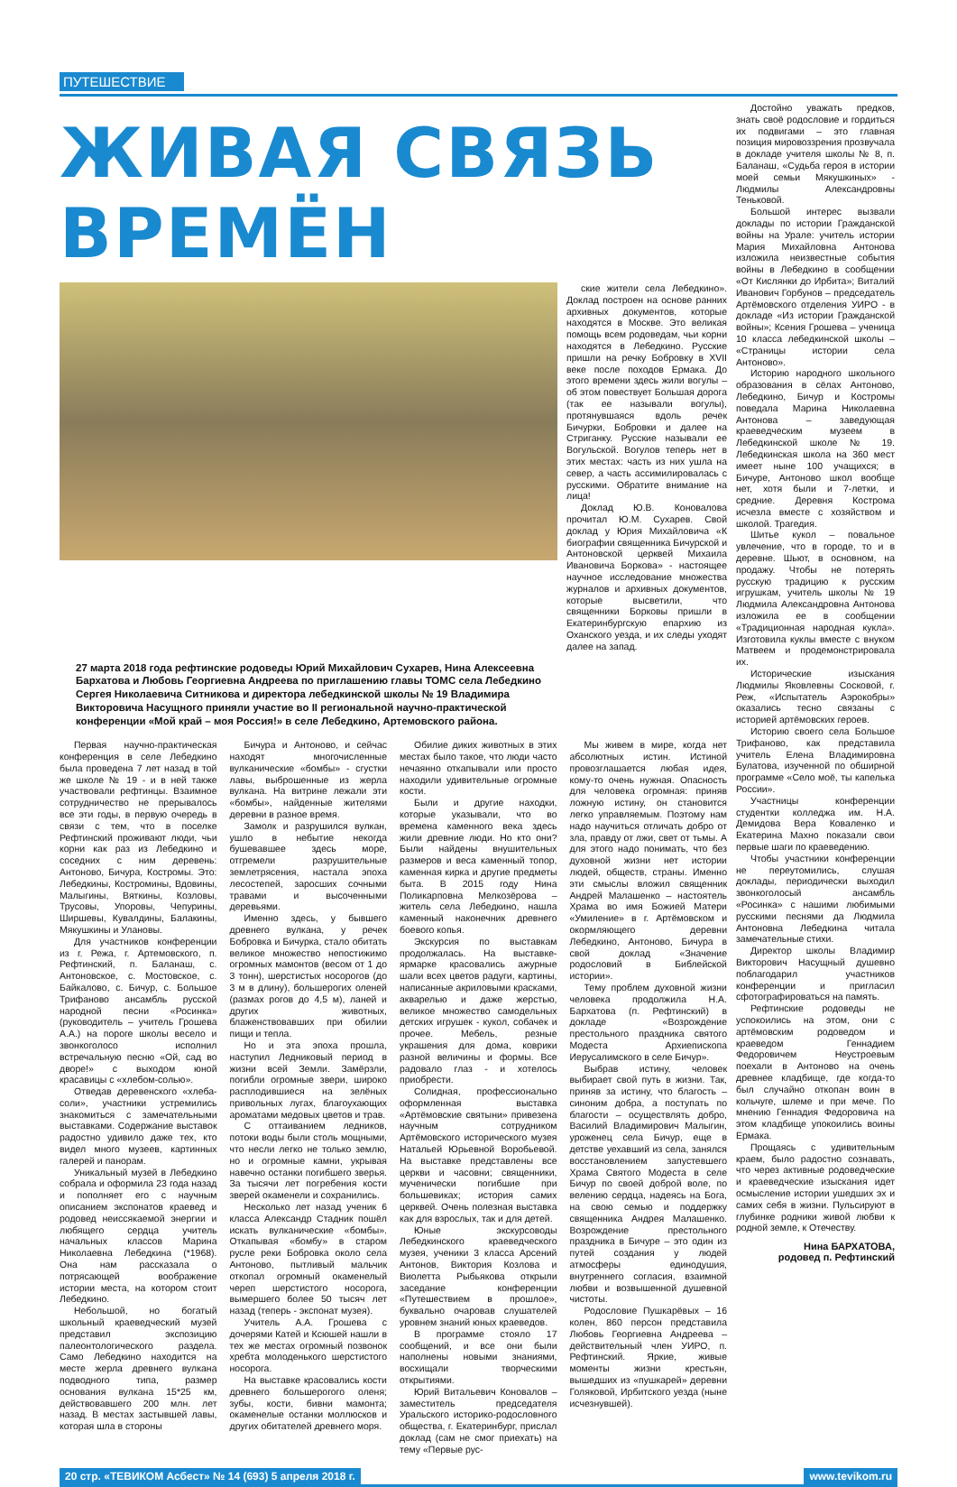ПУТЕШЕСТВИЕ
ЖИВАЯ СВЯЗЬ ВРЕМЁН
ские жители села Лебедкино». Доклад построен на основе ранних архивных документов, которые находятся в Москве. Это великая помощь всем родоведам, чьи корни находятся в Лебедкино. Русские пришли на речку Бобровку в XVII веке после походов Ермака. До этого времени здесь жили вогулы – об этом повествует Большая дорога (так ее называли вогулы), протянувшаяся вдоль речек Бичурки, Бобровки и далее на Стриганку. Русские называли ее Вогульской. Вогулов теперь нет в этих местах: часть из них ушла на север, а часть ассимилировалась с русскими. Обратите внимание на лица!
Доклад Ю.В. Коновалова прочитал Ю.М. Сухарев. Свой доклад у Юрия Михайловича «К биографии священника Бичурской и Антоновской церквей Михаила Ивановича Боркова» - настоящее научное исследование множества журналов и архивных документов, которые высветили, что священники Борковы пришли в Екатеринбургскую епархию из Оханского уезда, и их следы уходят далее на запад.
27 марта 2018 года рефтинские родоведы Юрий Михайлович Сухарев, Нина Алексеевна Бархатова и Любовь Георгиевна Андреева по приглашению главы ТОМС села Лебедкино Сергея Николаевича Ситникова и директора лебедкинской школы № 19 Владимира Викторовича Насущного приняли участие во II региональной научно-практической конференции «Мой край – моя Россия!» в селе Лебедкино, Артемовского района.
Первая научно-практическая конференция в селе Лебедкино была проведена 7 лет назад в той же школе № 19 - и в ней также участвовали рефтинцы. Взаимное сотрудничество не прерывалось все эти годы, в первую очередь в связи с тем, что в поселке Рефтинский проживают люди, чьи корни как раз из Лебедкино и соседних с ним деревень: Антоново, Бичура, Костромы. Это: Лебедкины, Костромины, Вдовины, Малыгины, Вяткины, Козловы, Трусовы, Упоровы, Чепурины, Ширшевы, Кувалдины, Балакины, Мякушкины и Улановы.
Для участников конференции из г. Режа, г. Артемовского, п. Рефтинский, п. Баланаш, с. Антоновское, с. Мостовское, с. Байкалово, с. Бичур, с. Большое Трифаново ансамбль русской народной песни «Росинка» (руководитель – учитель Грошева А.А.) на пороге школы весело и звонкоголосо исполнил встречальную песню «Ой, сад во дворе!» с выходом юной красавицы с «хлебом-солью».
Отведав деревенского «хлеба-соли», участники устремились знакомиться с замечательными выставками. Содержание выставок радостно удивило даже тех, кто видел много музеев, картинных галерей и панорам.
Уникальный музей в Лебедкино собрала и оформила 23 года назад и пополняет его с научным описанием экспонатов краевед и родовед неиссякаемой энергии и любящего сердца учитель начальных классов Марина Николаевна Лебедкина (*1968). Она нам рассказала о потрясающей воображение истории места, на котором стоит Лебедкино.
Небольшой, но богатый школьный краеведческий музей представил экспозицию палеонтологического раздела. Само Лебедкино находится на месте жерла древнего вулкана подводного типа, размер основания вулкана 15*25 км, действовавшего 200 млн. лет назад. В местах застывшей лавы, которая шла в стороны
Бичура и Антоново, и сейчас находят многочисленные вулканические «бомбы» - сгустки лавы, выброшенные из жерла вулкана. На витрине лежали эти «бомбы», найденные жителями деревни в разное время.
Замолк и разрушился вулкан, ушло в небытие некогда бушевавшее здесь море, отгремели разрушительные землетрясения, настала эпоха лесостепей, заросших сочными травами и высоченными деревьями.
Именно здесь, у бывшего древнего вулкана, у речек Бобровка и Бичурка, стало обитать великое множество непостижимо огромных мамонтов (весом от 1 до 3 тонн), шерстистых носорогов (до 3 м в длину), большерогих оленей (размах рогов до 4,5 м), ланей и других животных, блаженствовавших при обилии пищи и тепла.
Но и эта эпоха прошла, наступил Ледниковый период в жизни всей Земли. Замёрзли, погибли огромные звери, широко расплодившиеся на зелёных привольных лугах, благоухающих ароматами медовых цветов и трав.
С оттаиванием ледников, потоки воды были столь мощными, что несли легко не только землю, но и огромные камни, укрывая навечно останки погибшего зверья. За тысячи лет погребения кости зверей окаменели и сохранились.
Несколько лет назад ученик 6 класса Александр Стадник пошёл искать вулканические «бомбы». Откапывая «бомбу» в старом русле реки Бобровка около села Антоново, пытливый мальчик откопал огромный окаменелый череп шерстистого носорога, вымершего более 50 тысяч лет назад (теперь - экспонат музея).
Учитель А.А. Грошева с дочерями Катей и Ксюшей нашли в тех же местах огромный позвонок хребта молоденького шерстистого носорога.
На выставке красовались кости древнего большерогого оленя; зубы, кости, бивни мамонта; окаменелые останки моллюсков и других обитателей древнего моря.
Обилие диких животных в этих местах было такое, что люди часто нечаянно откапывали или просто находили удивительные огромные кости.
Были и другие находки, которые указывали, что во времена каменного века здесь жили древние люди. Но кто они? Были найдены внушительных размеров и веса каменный топор, каменная кирка и другие предметы быта. В 2015 году Нина Поликарповна Мелкозёрова – житель села Лебедкино, нашла каменный наконечник древнего боевого копья.
Экскурсия по выставкам продолжалась. На выставке-ярмарке красовались ажурные шали всех цветов радуги, картины, написанные акриловыми красками, акварелью и даже жерстью, великое множество самодельных детских игрушек - кукол, собачек и прочее. Мебель, резные украшения для дома, коврики разной величины и формы. Все радовало глаз - и хотелось приобрести.
Солидная, профессионально оформленная выставка «Артёмовские святыни» привезена научным сотрудником Артёмовского исторического музея Натальей Юрьевной Воробьевой. На выставке представлены все церкви и часовни; священники, мученически погибшие при большевиках; история самих церквей. Очень полезная выставка как для взрослых, так и для детей.
Юные экскурсоводы Лебедкинского краеведческого музея, ученики 3 класса Арсений Антонов, Виктория Козлова и Виолетта Рыбьякова открыли заседание конференции «Путешествием в прошлое», буквально очаровав слушателей уровнем знаний юных краеведов.
В программе стояло 17 сообщений, и все они были наполнены новыми знаниями, восхищали творческими открытиями.
Юрий Витальевич Коновалов – заместитель председателя Уральского историко-родословного общества, г. Екатеринбург, прислал доклад (сам не смог приехать) на тему «Первые рус-
Мы живем в мире, когда нет абсолютных истин. Истиной провозглашается любая идея, кому-то очень нужная. Опасность для человека огромная: приняв ложную истину, он становится легко управляемым. Поэтому нам надо научиться отличать добро от зла, правду от лжи, свет от тьмы. А для этого надо понимать, что без духовной жизни нет истории людей, обществ, страны. Именно эти смыслы вложил священник Андрей Малашенко – настоятель Храма во имя Божией Матери «Умиление» в г. Артёмовском и окормляющего деревни Лебедкино, Антоново, Бичура в свой доклад «Значение родословий в Библейской истории».
Тему проблем духовной жизни человека продолжила Н.А. Бархатова (п. Рефтинский) в докладе «Возрождение престольного праздника святого Модеста Архиепископа Иерусалимского в селе Бичур».
Выбрав истину, человек выбирает свой путь в жизни. Так, приняв за истину, что благость – синоним добра, а поступать по благости – осуществлять добро, Василий Владимирович Малыгин, уроженец села Бичур, еще в детстве уехавший из села, занялся восстановлением запустевшего Храма Святого Модеста в селе Бичур по своей доброй воле, по велению сердца, надеясь на Бога, на свою семью и поддержку священника Андрея Малашенко. Возрождение престольного праздника в Бичуре – это один из путей создания у людей атмосферы единодушия, внутреннего согласия, взаимной любви и возвышенной душевной чистоты.
Родословие Пушкарёвых – 16 колен, 860 персон представила Любовь Георгиевна Андреева – действительный член УИРО, п. Рефтинский. Яркие, живые моменты жизни крестьян, вышедших из «пушкарей» деревни Голяковой, Ирбитского уезда (ныне исчезнувшей).
Достойно уважать предков, знать своё родословие и гордиться их подвигами – это главная позиция мировоззрения прозвучала в докладе учителя школы № 8, п. Баланаш, «Судьба героя в истории моей семьи Мякушкиных» - Людмилы Александровны Теньковой.
Большой интерес вызвали доклады по истории Гражданской войны на Урале: учитель истории Мария Михайловна Антонова изложила неизвестные события войны в Лебедкино в сообщении «От Кислянки до Ирбита»; Виталий Иванович Горбунов – председатель Артёмовского отделения УИРО - в докладе «Из истории Гражданской войны»; Ксения Грошева – ученица 10 класса лебедкинской школы – «Страницы истории села Антоново».
Историю народного школьного образования в сёлах Антоново, Лебедкино, Бичур и Костромы поведала Марина Николаевна Антонова – заведующая краеведческим музеем в Лебедкинской школе № 19. Лебедкинская школа на 360 мест имеет ныне 100 учащихся; в Бичуре, Антоново школ вообще нет, хотя были и 7-летки, и средние. Деревня Кострома исчезла вместе с хозяйством и школой. Трагедия.
Шитье кукол – повальное увлечение, что в городе, то и в деревне. Шьют, в основном, на продажу. Чтобы не потерять русскую традицию к русским игрушкам, учитель школы № 19 Людмила Александровна Антонова изложила ее в сообщении «Традиционная народная кукла». Изготовила куклы вместе с внуком Матвеем и продемонстрировала их.
Исторические изыскания Людмилы Яковлевны Сосковой, г. Реж, «Испытатель Аэрокобры» оказались тесно связаны с историей артёмовских героев.
Историю своего села Большое Трифаново, как представила учитель Елена Владимировна Булатова, изученной по обширной программе «Село моё, ты капелька России».
Участницы конференции студентки колледжа им. Н.А. Демидова Вера Коваленко и Екатерина Махно показали свои первые шаги по краеведению.
Чтобы участники конференции не переутомились, слушая доклады, периодически выходил звонкоголосый ансамбль «Росинка» с нашими любимыми русскими песнями да Людмила Антоновна Лебедкина читала замечательные стихи.
Директор школы Владимир Викторович Насущный душевно поблагодарил участников конференции и пригласил сфотографироваться на память.
Рефтинские родоведы не успокоились на этом, они с артёмовским родоведом и краеведом Геннадием Федоровичем Неустроевым поехали в Антоново на очень древнее кладбище, где когда-то был случайно откопан воин в кольчуге, шлеме и при мече. По мнению Геннадия Федоровича на этом кладбище упокоились воины Ермака.
Прощаясь с удивительным краем, было радостно сознавать, что через активные родоведческие и краеведческие изыскания идет осмысление истории ушедших эх и самих себя в жизни. Пульсируют в глубинке родники живой любви к родной земле, к Отечеству.
Нина БАРХАТОВА,
родовед п. Рефтинский
20 стр. «ТЕВИКОМ Асбест» № 14 (693) 5 апреля 2018 г. www.tevikom.ru